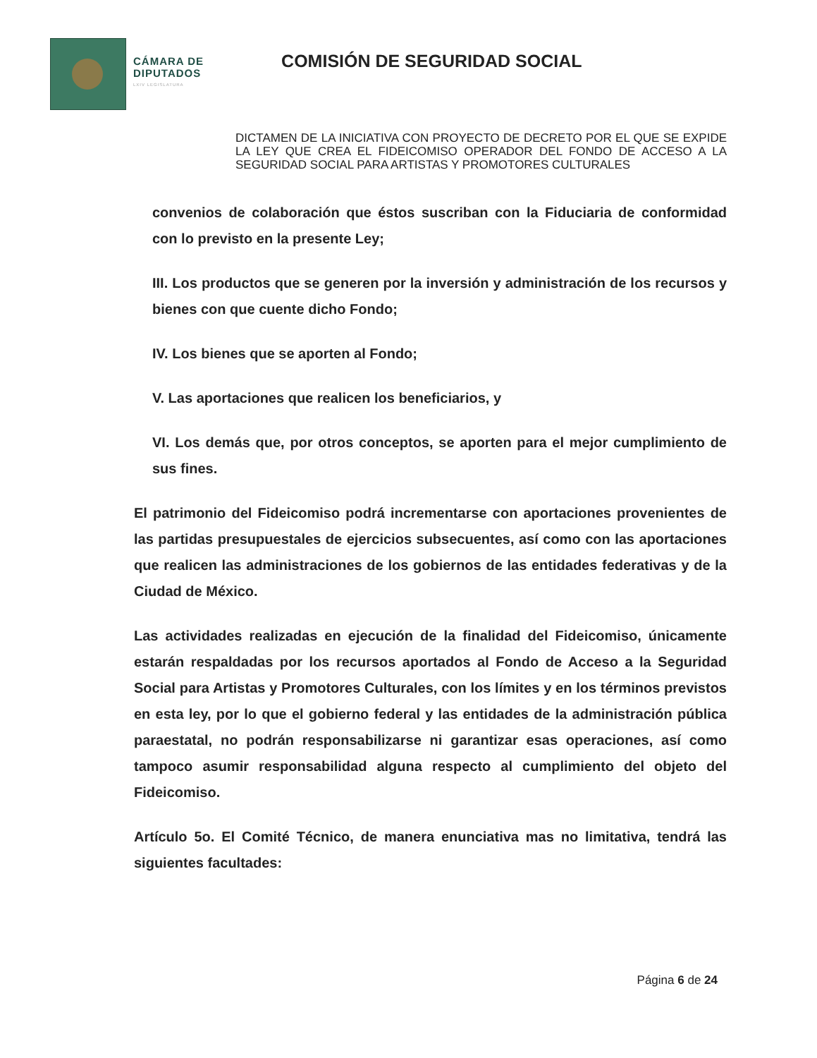CÁMARA DE
DIPUTADOS
LXIV LEGISLATURA
COMISIÓN DE SEGURIDAD SOCIAL
DICTAMEN DE LA INICIATIVA CON PROYECTO DE DECRETO POR EL QUE SE EXPIDE LA LEY QUE CREA EL FIDEICOMISO OPERADOR DEL FONDO DE ACCESO A LA SEGURIDAD SOCIAL PARA ARTISTAS Y PROMOTORES CULTURALES
convenios de colaboración que éstos suscriban con la Fiduciaria de conformidad con lo previsto en la presente Ley;
III. Los productos que se generen por la inversión y administración de los recursos y bienes con que cuente dicho Fondo;
IV. Los bienes que se aporten al Fondo;
V. Las aportaciones que realicen los beneficiarios, y
VI. Los demás que, por otros conceptos, se aporten para el mejor cumplimiento de sus fines.
El patrimonio del Fideicomiso podrá incrementarse con aportaciones provenientes de las partidas presupuestales de ejercicios subsecuentes, así como con las aportaciones que realicen las administraciones de los gobiernos de las entidades federativas y de la Ciudad de México.
Las actividades realizadas en ejecución de la finalidad del Fideicomiso, únicamente estarán respaldadas por los recursos aportados al Fondo de Acceso a la Seguridad Social para Artistas y Promotores Culturales, con los límites y en los términos previstos en esta ley, por lo que el gobierno federal y las entidades de la administración pública paraestatal, no podrán responsabilizarse ni garantizar esas operaciones, así como tampoco asumir responsabilidad alguna respecto al cumplimiento del objeto del Fideicomiso.
Artículo 5o. El Comité Técnico, de manera enunciativa mas no limitativa, tendrá las siguientes facultades:
Página 6 de 24